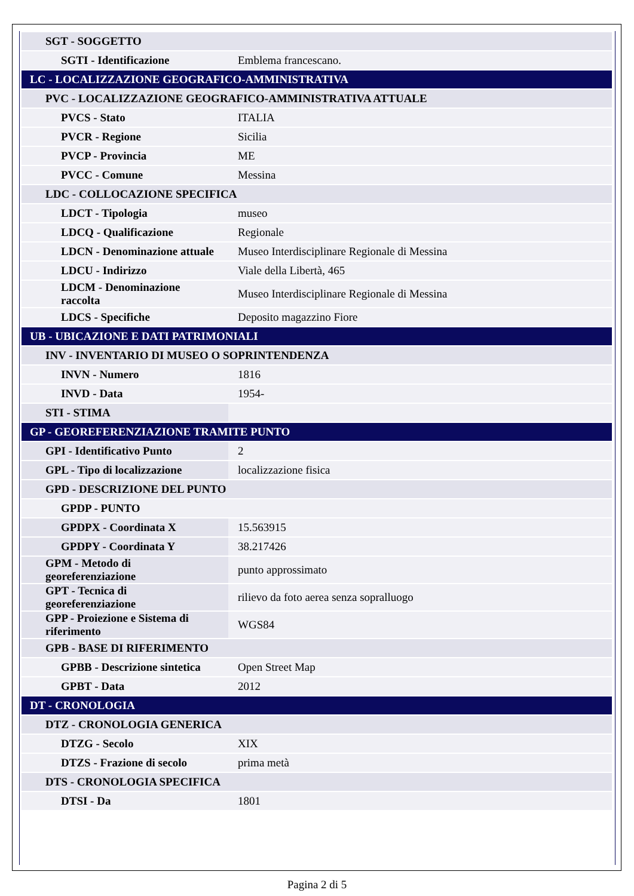| SGT - SOGGETTO | |
| SGTI - Identificazione | Emblema francescano. |
| LC - LOCALIZZAZIONE GEOGRAFICO-AMMINISTRATIVA | |
| PVC - LOCALIZZAZIONE GEOGRAFICO-AMMINISTRATIVA ATTUALE | |
| PVCS - Stato | ITALIA |
| PVCR - Regione | Sicilia |
| PVCP - Provincia | ME |
| PVCC - Comune | Messina |
| LDC - COLLOCAZIONE SPECIFICA | |
| LDCT - Tipologia | museo |
| LDCQ - Qualificazione | Regionale |
| LDCN - Denominazione attuale | Museo Interdisciplinare Regionale di Messina |
| LDCU - Indirizzo | Viale della Libertà, 465 |
| LDCM - Denominazione raccolta | Museo Interdisciplinare Regionale di Messina |
| LDCS - Specifiche | Deposito magazzino Fiore |
| UB - UBICAZIONE E DATI PATRIMONIALI | |
| INV - INVENTARIO DI MUSEO O SOPRINTENDENZA | |
| INVN - Numero | 1816 |
| INVD - Data | 1954- |
| STI - STIMA | |
| GP - GEOREFERENZIAZIONE TRAMITE PUNTO | |
| GPI - Identificativo Punto | 2 |
| GPL - Tipo di localizzazione | localizzazione fisica |
| GPD - DESCRIZIONE DEL PUNTO | |
| GPDP - PUNTO | |
| GPDPX - Coordinata X | 15.563915 |
| GPDPY - Coordinata Y | 38.217426 |
| GPM - Metodo di georeferenziazione | punto approssimato |
| GPT - Tecnica di georeferenziazione | rilievo da foto aerea senza sopralluogo |
| GPP - Proiezione e Sistema di riferimento | WGS84 |
| GPB - BASE DI RIFERIMENTO | |
| GPBB - Descrizione sintetica | Open Street Map |
| GPBT - Data | 2012 |
| DT - CRONOLOGIA | |
| DTZ - CRONOLOGIA GENERICA | |
| DTZG - Secolo | XIX |
| DTZS - Frazione di secolo | prima metà |
| DTS - CRONOLOGIA SPECIFICA | |
| DTSI - Da | 1801 |
Pagina 2 di 5